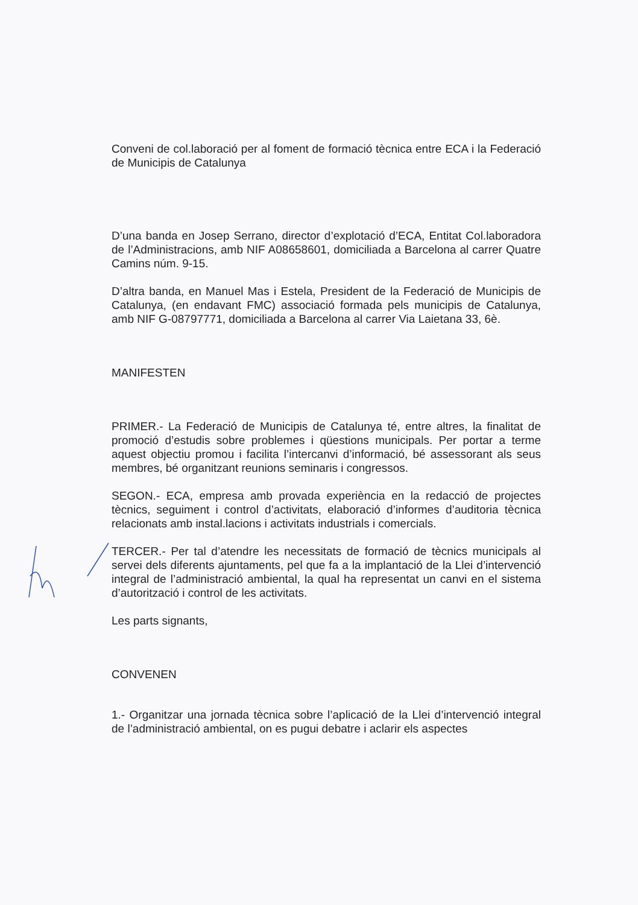Conveni de col.laboració per al foment de formació tècnica entre ECA i la Federació de Municipis de Catalunya
D’una banda en Josep Serrano, director d’explotació d’ECA, Entitat Col.laboradora de l’Administracions, amb NIF A08658601, domiciliada a Barcelona al carrer Quatre Camins núm. 9-15.
D’altra banda, en Manuel Mas i Estela, President de la Federació de Municipis de Catalunya, (en endavant FMC) associació formada pels municipis de Catalunya, amb NIF G-08797771, domiciliada a Barcelona al carrer Via Laietana 33, 6è.
MANIFESTEN
PRIMER.- La Federació de Municipis de Catalunya té, entre altres, la finalitat de promoció d’estudis sobre problemes i qüestions municipals. Per portar a terme aquest objectiu promou i facilita l’intercanvi d’informació, bé assessorant als seus membres, bé organitzant reunions seminaris i congressos.
SEGON.- ECA, empresa amb provada experiència en la redacció de projectes tècnics, seguiment i control d’activitats, elaboració d’informes d’auditoria tècnica relacionats amb instal.lacions i activitats industrials i comercials.
TERCER.- Per tal d’atendre les necessitats de formació de tècnics municipals al servei dels diferents ajuntaments, pel que fa a la implantació de la Llei d’intervenció integral de l’administració ambiental, la qual ha representat un canvi en el sistema d’autorització i control de les activitats.
Les parts signants,
CONVENEN
1.- Organitzar una jornada tècnica sobre l’aplicació de la Llei d’intervenció integral de l’administració ambiental, on es pugui debatre i aclarir els aspectes